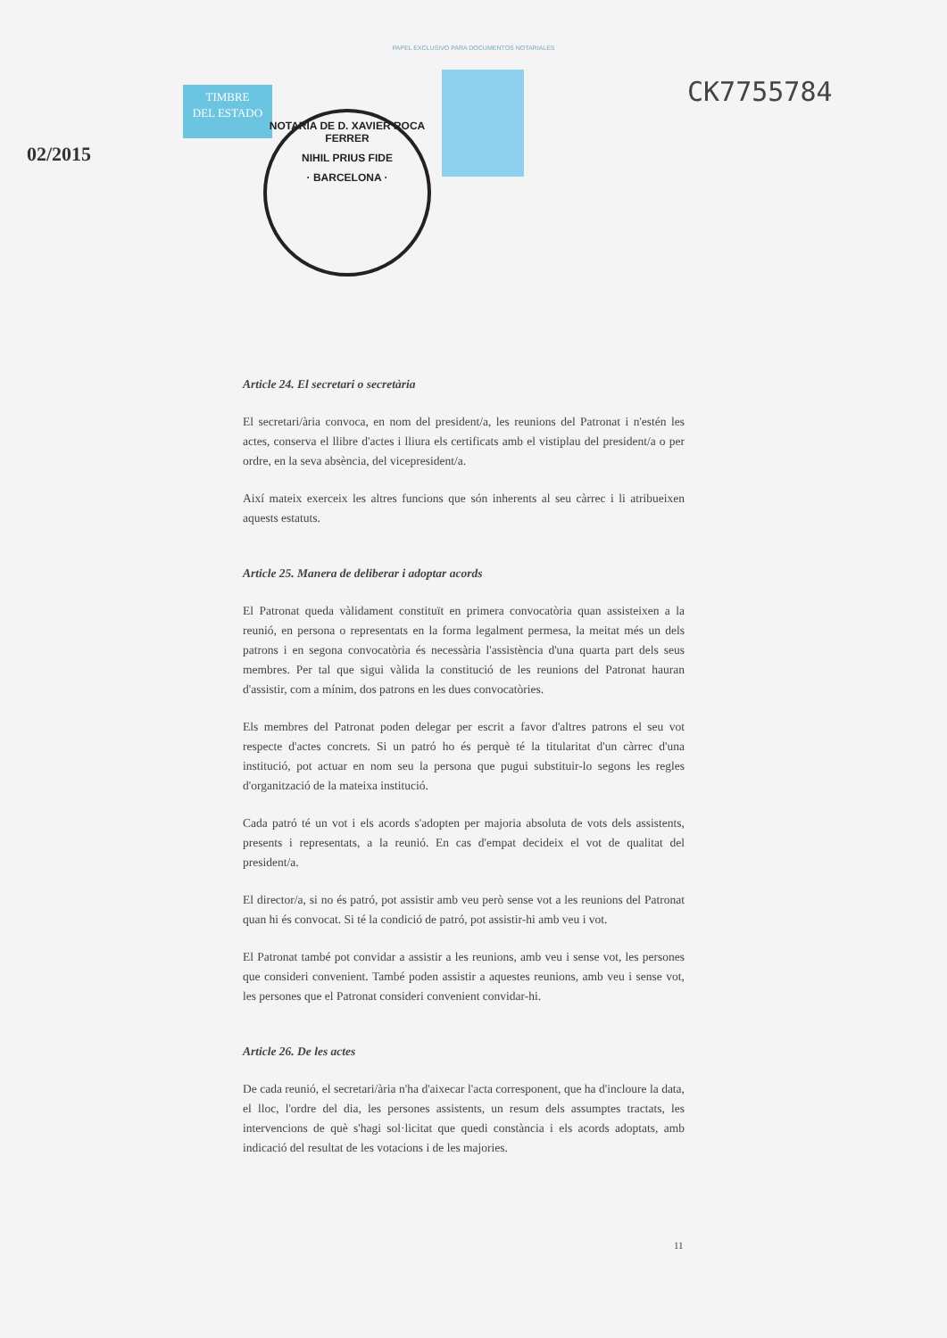PAPEL EXCLUSIVO PARA DOCUMENTOS NOTARIALES
TIMBRE
DEL ESTADO
02/2015
CK7755784
NOTARIA DE D. XAVIER ROCA FERRER
NIHIL PRIUS FIDE
· BARCELONA ·
Article 24. El secretari o secretària
El secretari/ària convoca, en nom del president/a, les reunions del Patronat i n'estén les actes, conserva el llibre d'actes i lliura els certificats amb el vistiplau del president/a o per ordre, en la seva absència, del vicepresident/a.
Així mateix exerceix les altres funcions que són inherents al seu càrrec i li atribueixen aquests estatuts.
Article 25. Manera de deliberar i adoptar acords
El Patronat queda vàlidament constituït en primera convocatòria quan assisteixen a la reunió, en persona o representats en la forma legalment permesa, la meitat més un dels patrons i en segona convocatòria és necessària l'assistència d'una quarta part dels seus membres. Per tal que sigui vàlida la constitució de les reunions del Patronat hauran d'assistir, com a mínim, dos patrons en les dues convocatòries.
Els membres del Patronat poden delegar per escrit a favor d'altres patrons el seu vot respecte d'actes concrets. Si un patró ho és perquè té la titularitat d'un càrrec d'una institució, pot actuar en nom seu la persona que pugui substituir-lo segons les regles d'organització de la mateixa institució.
Cada patró té un vot i els acords s'adopten per majoria absoluta de vots dels assistents, presents i representats, a la reunió. En cas d'empat decideix el vot de qualitat del president/a.
El director/a, si no és patró, pot assistir amb veu però sense vot a les reunions del Patronat quan hi és convocat. Si té la condició de patró, pot assistir-hi amb veu i vot.
El Patronat també pot convidar a assistir a les reunions, amb veu i sense vot, les persones que consideri convenient. També poden assistir a aquestes reunions, amb veu i sense vot, les persones que el Patronat consideri convenient convidar-hi.
Article 26. De les actes
De cada reunió, el secretari/ària n'ha d'aixecar l'acta corresponent, que ha d'incloure la data, el lloc, l'ordre del dia, les persones assistents, un resum dels assumptes tractats, les intervencions de què s'hagi sol·licitat que quedi constància i els acords adoptats, amb indicació del resultat de les votacions i de les majories.
11